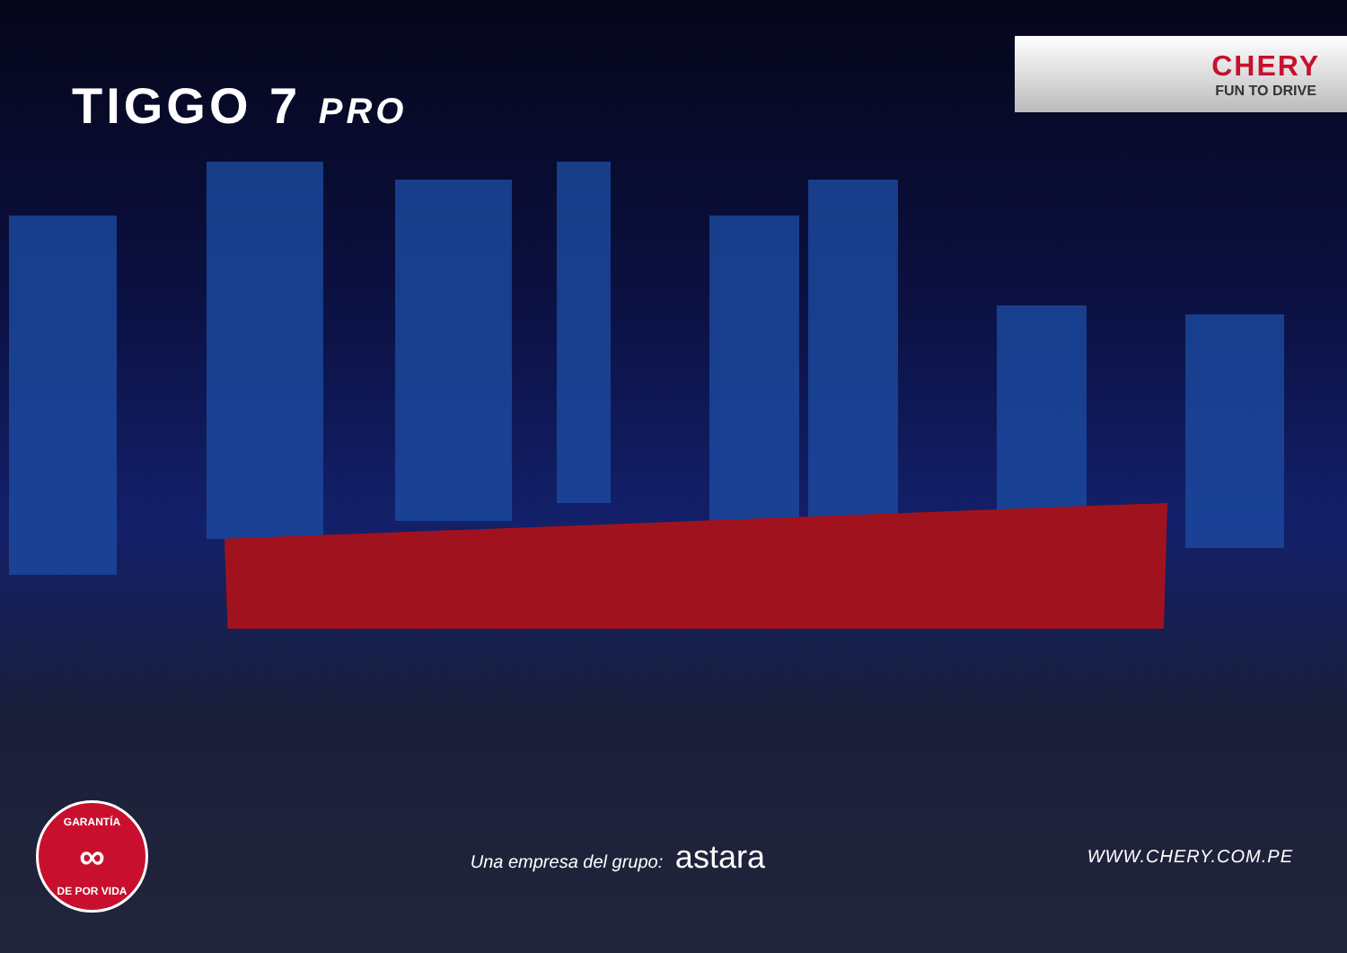TIGGO 7 PRO
CHERY
FUN TO DRIVE
GARANTÍA
∞
DE POR VIDA
Una empresa del grupo: astara
WWW.CHERY.COM.PE